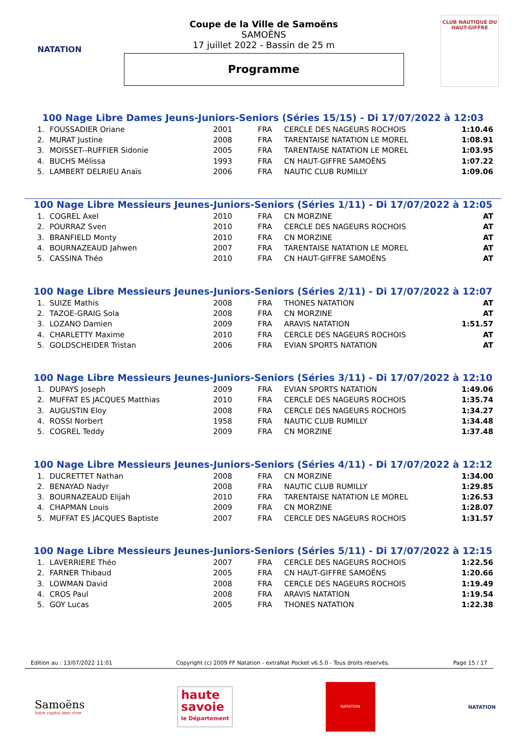NATATION
Coupe de la Ville de Samoëns
SAMOËNS
17 juillet 2022 - Bassin de 25 m
Programme
CLUB NAUTIQUE DU HAUT-GIFFRE
100 Nage Libre Dames Jeuns-Juniors-Seniors (Séries 15/15) - Di 17/07/2022 à 12:03
| 1. | FOUSSADIER Oriane | 2001 | FRA | CERCLE DES NAGEURS ROCHOIS | 1:10.46 |
| 2. | MURAT Justine | 2008 | FRA | TARENTAISE NATATION LE MOREL | 1:08.91 |
| 3. | MOISSET--RUFFIER Sidonie | 2005 | FRA | TARENTAISE NATATION LE MOREL | 1:03.95 |
| 4. | BUCHS Mélissa | 1993 | FRA | CN HAUT-GIFFRE SAMOËNS | 1:07.22 |
| 5. | LAMBERT DELRIEU Anaïs | 2006 | FRA | NAUTIC CLUB RUMILLY | 1:09.06 |
100 Nage Libre Messieurs Jeunes-Juniors-Seniors (Séries 1/11) - Di 17/07/2022 à 12:05
| 1. | COGREL Axel | 2010 | FRA | CN MORZINE | AT |
| 2. | POURRAZ Sven | 2010 | FRA | CERCLE DES NAGEURS ROCHOIS | AT |
| 3. | BRANFIELD Monty | 2010 | FRA | CN MORZINE | AT |
| 4. | BOURNAZEAUD Jahwen | 2007 | FRA | TARENTAISE NATATION LE MOREL | AT |
| 5. | CASSINA Théo | 2010 | FRA | CN HAUT-GIFFRE SAMOËNS | AT |
100 Nage Libre Messieurs Jeunes-Juniors-Seniors (Séries 2/11) - Di 17/07/2022 à 12:07
| 1. | SUIZE Mathis | 2008 | FRA | THONES NATATION | AT |
| 2. | TAZOE-GRAIG Sola | 2008 | FRA | CN MORZINE | AT |
| 3. | LOZANO Damien | 2009 | FRA | ARAVIS NATATION | 1:51.57 |
| 4. | CHARLETTY Maxime | 2010 | FRA | CERCLE DES NAGEURS ROCHOIS | AT |
| 5. | GOLDSCHEIDER Tristan | 2006 | FRA | EVIAN SPORTS NATATION | AT |
100 Nage Libre Messieurs Jeunes-Juniors-Seniors (Séries 3/11) - Di 17/07/2022 à 12:10
| 1. | DUPAYS Joseph | 2009 | FRA | EVIAN SPORTS NATATION | 1:49.06 |
| 2. | MUFFAT ES JACQUES Matthias | 2010 | FRA | CERCLE DES NAGEURS ROCHOIS | 1:35.74 |
| 3. | AUGUSTIN Eloy | 2008 | FRA | CERCLE DES NAGEURS ROCHOIS | 1:34.27 |
| 4. | ROSSI Norbert | 1958 | FRA | NAUTIC CLUB RUMILLY | 1:34.48 |
| 5. | COGREL Teddy | 2009 | FRA | CN MORZINE | 1:37.48 |
100 Nage Libre Messieurs Jeunes-Juniors-Seniors (Séries 4/11) - Di 17/07/2022 à 12:12
| 1. | DUCRETTET Nathan | 2008 | FRA | CN MORZINE | 1:34.00 |
| 2. | BENAYAD Nadyr | 2008 | FRA | NAUTIC CLUB RUMILLY | 1:29.85 |
| 3. | BOURNAZEAUD Elijah | 2010 | FRA | TARENTAISE NATATION LE MOREL | 1:26.53 |
| 4. | CHAPMAN Louis | 2009 | FRA | CN MORZINE | 1:28.07 |
| 5. | MUFFAT ES JACQUES Baptiste | 2007 | FRA | CERCLE DES NAGEURS ROCHOIS | 1:31.57 |
100 Nage Libre Messieurs Jeunes-Juniors-Seniors (Séries 5/11) - Di 17/07/2022 à 12:15
| 1. | LAVERRIERE Théo | 2007 | FRA | CERCLE DES NAGEURS ROCHOIS | 1:22.56 |
| 2. | FARNER Thibaud | 2005 | FRA | CN HAUT-GIFFRE SAMOËNS | 1:20.66 |
| 3. | LOWMAN David | 2008 | FRA | CERCLE DES NAGEURS ROCHOIS | 1:19.49 |
| 4. | CROS Paul | 2008 | FRA | ARAVIS NATATION | 1:19.54 |
| 5. | GOY Lucas | 2005 | FRA | THONES NATATION | 1:22.38 |
Edition au : 13/07/2022 11:01 Copyright (c) 2009 FF Natation - extraNat Pocket v6.5.0 - Tous droits réservés. Page 15 / 17
Samoëns
Votre capital bien vivre
haute
savoie
le Département
NATATION
NATATION